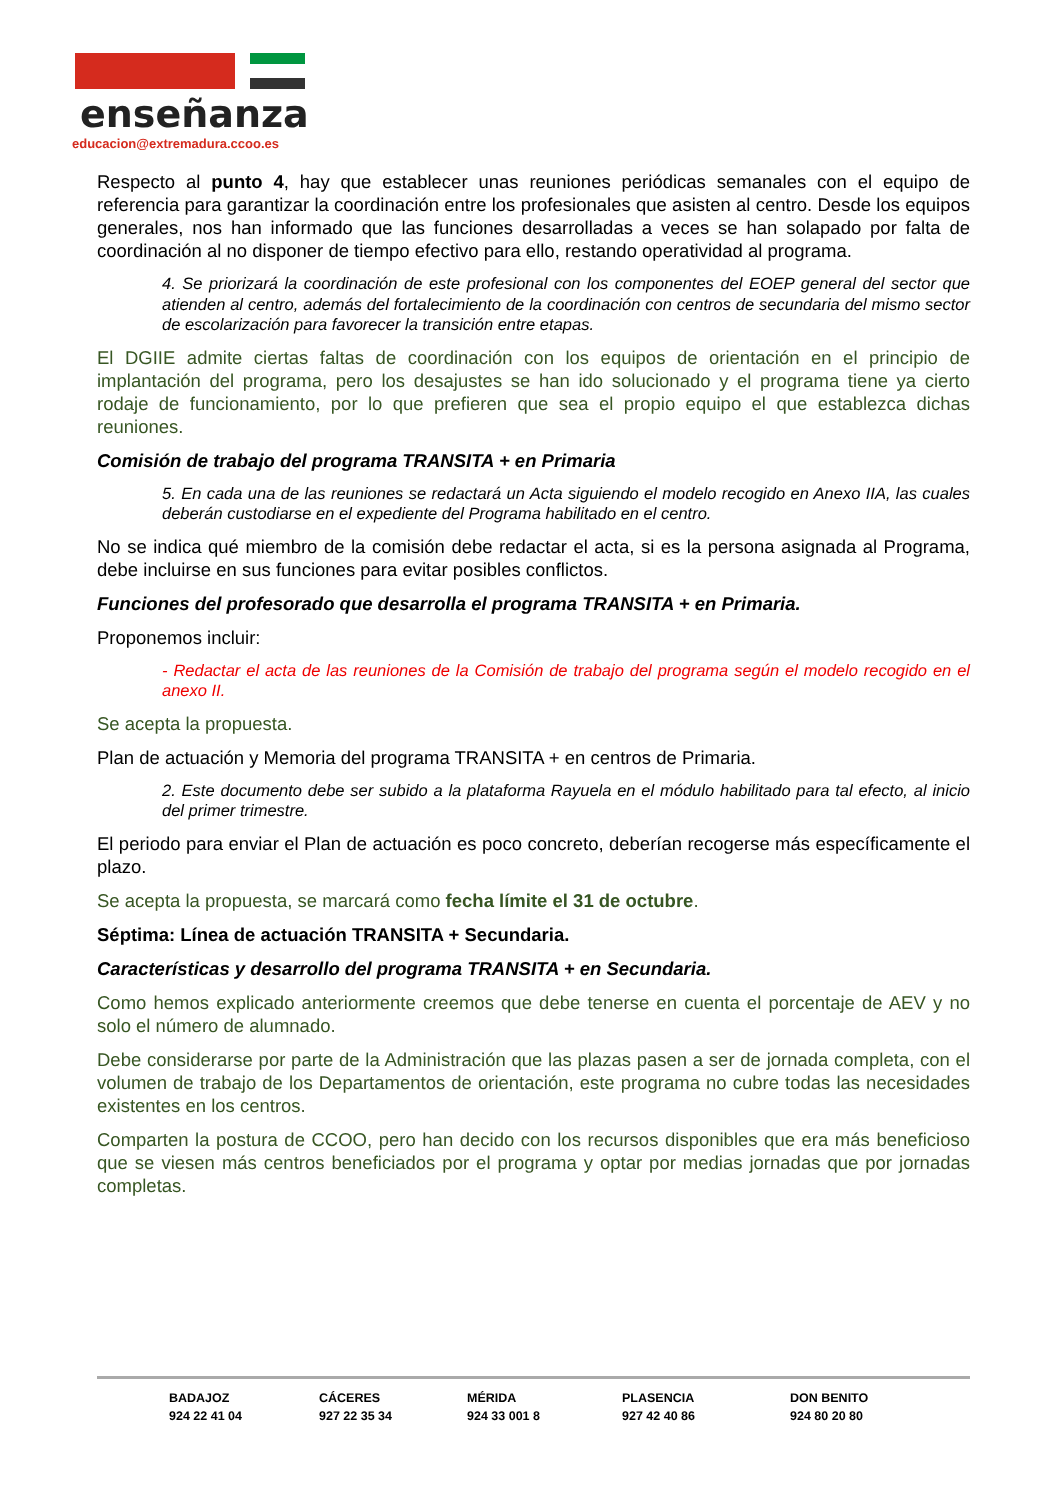enseñanza
educacion@extremadura.ccoo.es
Respecto al punto 4, hay que establecer unas reuniones periódicas semanales con el equipo de referencia para garantizar la coordinación entre los profesionales que asisten al centro. Desde los equipos generales, nos han informado que las funciones desarrolladas a veces se han solapado por falta de coordinación al no disponer de tiempo efectivo para ello, restando operatividad al programa.
4. Se priorizará la coordinación de este profesional con los componentes del EOEP general del sector que atienden al centro, además del fortalecimiento de la coordinación con centros de secundaria del mismo sector de escolarización para favorecer la transición entre etapas.
El DGIIE admite ciertas faltas de coordinación con los equipos de orientación en el principio de implantación del programa, pero los desajustes se han ido solucionado y el programa tiene ya cierto rodaje de funcionamiento, por lo que prefieren que sea el propio equipo el que establezca dichas reuniones.
Comisión de trabajo del programa TRANSITA + en Primaria
5. En cada una de las reuniones se redactará un Acta siguiendo el modelo recogido en Anexo IIA, las cuales deberán custodiarse en el expediente del Programa habilitado en el centro.
No se indica qué miembro de la comisión debe redactar el acta, si es la persona asignada al Programa, debe incluirse en sus funciones para evitar posibles conflictos.
Funciones del profesorado que desarrolla el programa TRANSITA + en Primaria.
Proponemos incluir:
- Redactar el acta de las reuniones de la Comisión de trabajo del programa según el modelo recogido en el anexo II.
Se acepta la propuesta.
Plan de actuación y Memoria del programa TRANSITA + en centros de Primaria.
2. Este documento debe ser subido a la plataforma Rayuela en el módulo habilitado para tal efecto, al inicio del primer trimestre.
El periodo para enviar el Plan de actuación es poco concreto, deberían recogerse más específicamente el plazo.
Se acepta la propuesta, se marcará como fecha límite el 31 de octubre.
Séptima: Línea de actuación TRANSITA + Secundaria.
Características y desarrollo del programa TRANSITA + en Secundaria.
Como hemos explicado anteriormente creemos que debe tenerse en cuenta el porcentaje de AEV y no solo el número de alumnado.
Debe considerarse por parte de la Administración que las plazas pasen a ser de jornada completa, con el volumen de trabajo de los Departamentos de orientación, este programa no cubre todas las necesidades existentes en los centros.
Comparten la postura de CCOO, pero han decido con los recursos disponibles que era más beneficioso que se viesen más centros beneficiados por el programa y optar por medias jornadas que por jornadas completas.
BADAJOZ
924 22 41 04
CÁCERES
927 22 35 34
MÉRIDA
924 33 001 8
PLASENCIA
927 42 40 86
DON BENITO
924 80 20 80